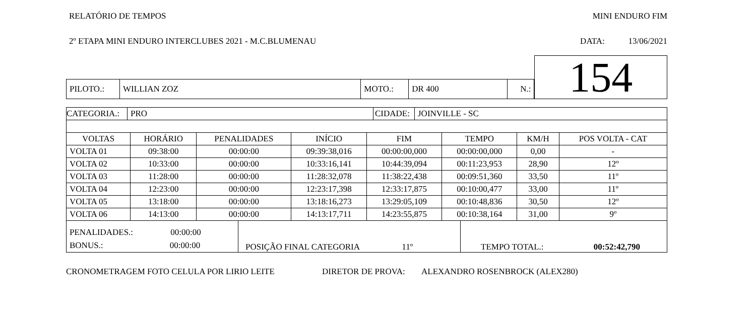RELATÓRIO DE TEMPOS MINI ENDURO FIM
2º ETAPA MINI ENDURO INTERCLUBES 2021 - M.C.BLUMENAU DATA: 13/06/2021
| PILOTO.: | WILLIAN ZOZ | MOTO.: | DR 400 | N.: |
154
| CATEGORIA.: | PRO | CIDADE: | JOINVILLE - SC |
| VOLTAS | HORÁRIO | PENALIDADES | INÍCIO | FIM | TEMPO | KM/H | POS VOLTA - CAT |
| --- | --- | --- | --- | --- | --- | --- | --- |
| VOLTA 01 | 09:38:00 | 00:00:00 | 09:39:38,016 | 00:00:00,000 | 00:00:00,000 | 0,00 | - |
| VOLTA 02 | 10:33:00 | 00:00:00 | 10:33:16,141 | 10:44:39,094 | 00:11:23,953 | 28,90 | 12º |
| VOLTA 03 | 11:28:00 | 00:00:00 | 11:28:32,078 | 11:38:22,438 | 00:09:51,360 | 33,50 | 11º |
| VOLTA 04 | 12:23:00 | 00:00:00 | 12:23:17,398 | 12:33:17,875 | 00:10:00,477 | 33,00 | 11º |
| VOLTA 05 | 13:18:00 | 00:00:00 | 13:18:16,273 | 13:29:05,109 | 00:10:48,836 | 30,50 | 12º |
| VOLTA 06 | 14:13:00 | 00:00:00 | 14:13:17,711 | 14:23:55,875 | 00:10:38,164 | 31,00 | 9º |
| PENALIDADES.: 00:00:00 BONUS.: 00:00:00 | POSIÇÃO FINAL CATEGORIA 11º | TEMPO TOTAL.: 00:52:42,790 |
CRONOMETRAGEM FOTO CELULA POR LIRIO LEITE DIRETOR DE PROVA: ALEXANDRO ROSENBROCK (ALEX280)